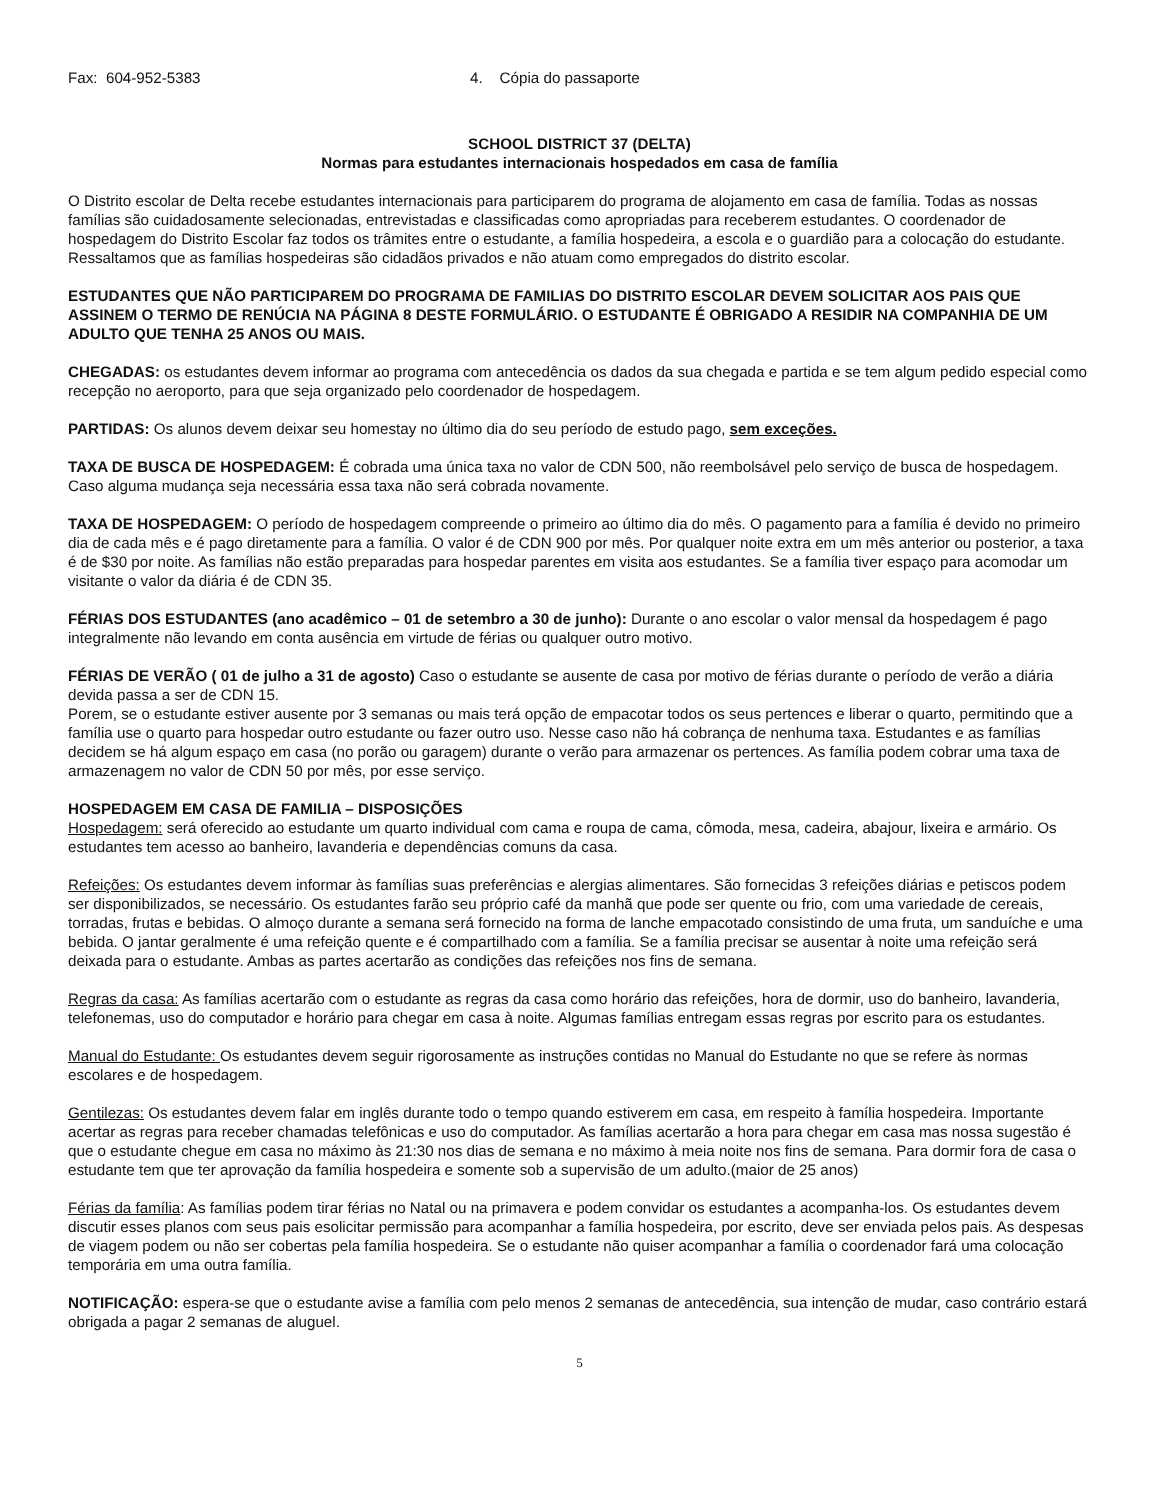Fax: 604-952-5383 4. Cópia do passaporte
SCHOOL DISTRICT 37 (DELTA)
Normas para estudantes internacionais hospedados em casa de família
O Distrito escolar de Delta recebe estudantes internacionais para participarem do programa de alojamento em casa de família. Todas as nossas famílias são cuidadosamente selecionadas, entrevistadas e classificadas como apropriadas para receberem estudantes. O coordenador de hospedagem do Distrito Escolar faz todos os trâmites entre o estudante, a família hospedeira, a escola e o guardião para a colocação do estudante. Ressaltamos que as famílias hospedeiras são cidadãos privados e não atuam como empregados do distrito escolar.
ESTUDANTES QUE NÃO PARTICIPAREM DO PROGRAMA DE FAMILIAS DO DISTRITO ESCOLAR DEVEM SOLICITAR AOS PAIS QUE ASSINEM O TERMO DE RENÚCIA NA PÁGINA 8 DESTE FORMULÁRIO. O ESTUDANTE É OBRIGADO A RESIDIR NA COMPANHIA DE UM ADULTO QUE TENHA 25 ANOS OU MAIS.
CHEGADAS: os estudantes devem informar ao programa com antecedência os dados da sua chegada e partida e se tem algum pedido especial como recepção no aeroporto, para que seja organizado pelo coordenador de hospedagem.
PARTIDAS: Os alunos devem deixar seu homestay no último dia do seu período de estudo pago, sem exceções.
TAXA DE BUSCA DE HOSPEDAGEM: É cobrada uma única taxa no valor de CDN 500, não reembolsável pelo serviço de busca de hospedagem. Caso alguma mudança seja necessária essa taxa não será cobrada novamente.
TAXA DE HOSPEDAGEM: O período de hospedagem compreende o primeiro ao último dia do mês. O pagamento para a família é devido no primeiro dia de cada mês e é pago diretamente para a família. O valor é de CDN 900 por mês. Por qualquer noite extra em um mês anterior ou posterior, a taxa é de $30 por noite. As famílias não estão preparadas para hospedar parentes em visita aos estudantes. Se a família tiver espaço para acomodar um visitante o valor da diária é de CDN 35.
FÉRIAS DOS ESTUDANTES (ano acadêmico – 01 de setembro a 30 de junho): Durante o ano escolar o valor mensal da hospedagem é pago integralmente não levando em conta ausência em virtude de férias ou qualquer outro motivo.
FÉRIAS DE VERÃO ( 01 de julho a 31 de agosto) Caso o estudante se ausente de casa por motivo de férias durante o período de verão a diária devida passa a ser de CDN 15.
Porem, se o estudante estiver ausente por 3 semanas ou mais terá opção de empacotar todos os seus pertences e liberar o quarto, permitindo que a família use o quarto para hospedar outro estudante ou fazer outro uso. Nesse caso não há cobrança de nenhuma taxa. Estudantes e as famílias decidem se há algum espaço em casa (no porão ou garagem) durante o verão para armazenar os pertences. As família podem cobrar uma taxa de armazenagem no valor de CDN 50 por mês, por esse serviço.
HOSPEDAGEM EM CASA DE FAMILIA – DISPOSIÇÕES
Hospedagem: será oferecido ao estudante um quarto individual com cama e roupa de cama, cômoda, mesa, cadeira, abajour, lixeira e armário. Os estudantes tem acesso ao banheiro, lavanderia e dependências comuns da casa.
Refeições: Os estudantes devem informar às famílias suas preferências e alergias alimentares. São fornecidas 3 refeições diárias e petiscos podem ser disponibilizados, se necessário. Os estudantes farão seu próprio café da manhã que pode ser quente ou frio, com uma variedade de cereais, torradas, frutas e bebidas. O almoço durante a semana será fornecido na forma de lanche empacotado consistindo de uma fruta, um sanduíche e uma bebida. O jantar geralmente é uma refeição quente e é compartilhado com a família. Se a família precisar se ausentar à noite uma refeição será deixada para o estudante. Ambas as partes acertarão as condições das refeições nos fins de semana.
Regras da casa: As famílias acertarão com o estudante as regras da casa como horário das refeições, hora de dormir, uso do banheiro, lavanderia, telefonemas, uso do computador e horário para chegar em casa à noite. Algumas famílias entregam essas regras por escrito para os estudantes.
Manual do Estudante: Os estudantes devem seguir rigorosamente as instruções contidas no Manual do Estudante no que se refere às normas escolares e de hospedagem.
Gentilezas: Os estudantes devem falar em inglês durante todo o tempo quando estiverem em casa, em respeito à família hospedeira. Importante acertar as regras para receber chamadas telefônicas e uso do computador. As famílias acertarão a hora para chegar em casa mas nossa sugestão é que o estudante chegue em casa no máximo às 21:30 nos dias de semana e no máximo à meia noite nos fins de semana. Para dormir fora de casa o estudante tem que ter aprovação da família hospedeira e somente sob a supervisão de um adulto.(maior de 25 anos)
Férias da família: As famílias podem tirar férias no Natal ou na primavera e podem convidar os estudantes a acompanha-los. Os estudantes devem discutir esses planos com seus pais esolicitar permissão para acompanhar a família hospedeira, por escrito, deve ser enviada pelos pais. As despesas de viagem podem ou não ser cobertas pela família hospedeira. Se o estudante não quiser acompanhar a família o coordenador fará uma colocação temporária em uma outra família.
NOTIFICAÇÃO: espera-se que o estudante avise a família com pelo menos 2 semanas de antecedência, sua intenção de mudar, caso contrário estará obrigada a pagar 2 semanas de aluguel.
5